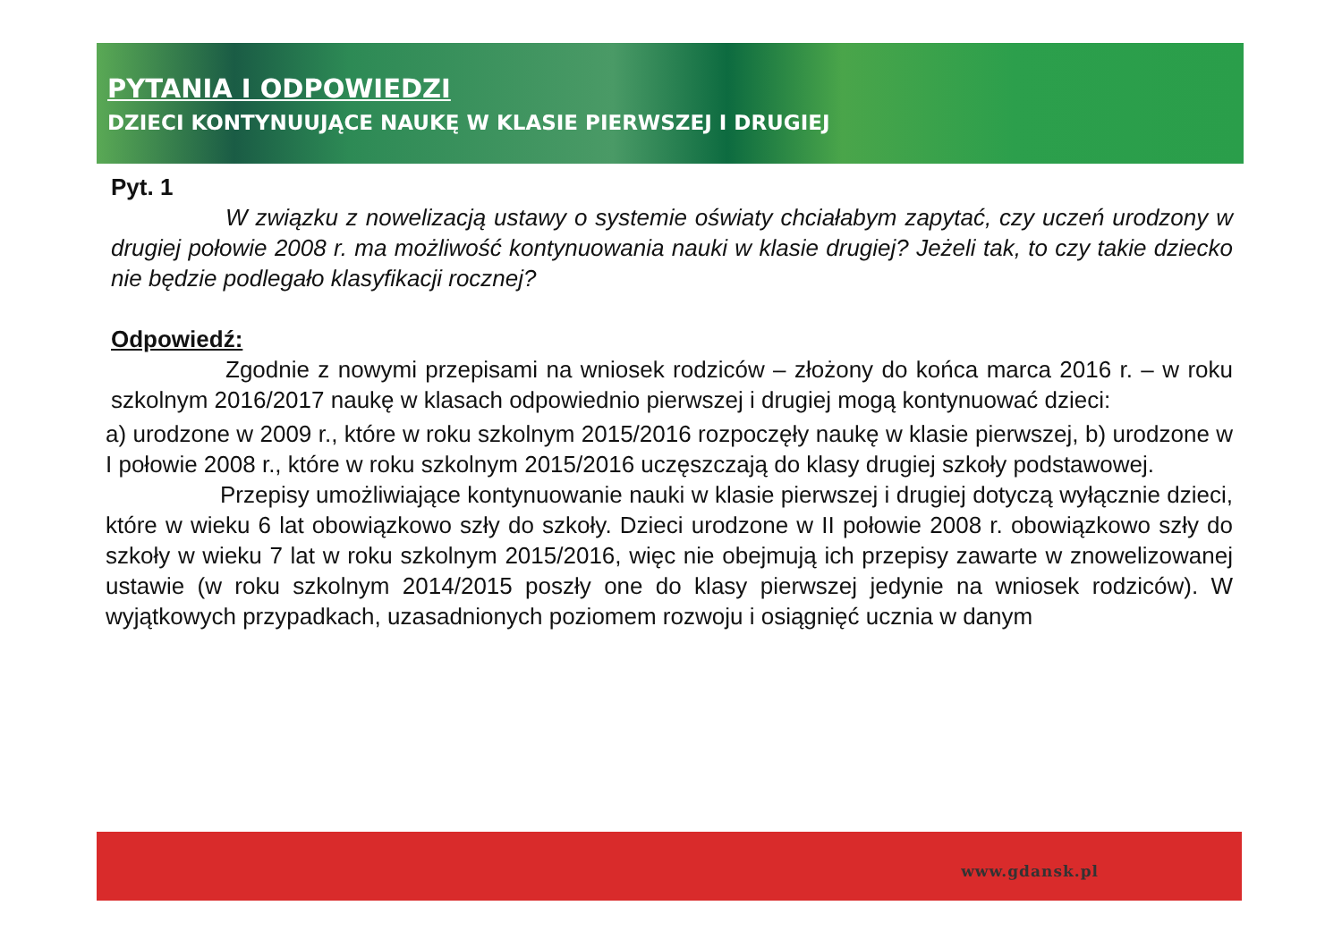PYTANIA I ODPOWIEDZI
DZIECI KONTYNUUJĄCE NAUKĘ W KLASIE PIERWSZEJ I DRUGIEJ
Pyt. 1
W związku z nowelizacją ustawy o systemie oświaty chciałabym zapytać, czy uczeń urodzony w drugiej połowie 2008 r. ma możliwość kontynuowania nauki w klasie drugiej? Jeżeli tak, to czy takie dziecko nie będzie podlegało klasyfikacji rocznej?
Odpowiedź:
Zgodnie z nowymi przepisami na wniosek rodziców – złożony do końca marca 2016 r. – w roku szkolnym 2016/2017 naukę w klasach odpowiednio pierwszej i drugiej mogą kontynuować dzieci:
a) urodzone w 2009 r., które w roku szkolnym 2015/2016 rozpoczęły naukę w klasie pierwszej, b) urodzone w I połowie 2008 r., które w roku szkolnym 2015/2016 uczęszczają do klasy drugiej szkoły podstawowej.
Przepisy umożliwiające kontynuowanie nauki w klasie pierwszej i drugiej dotyczą wyłącznie dzieci, które w wieku 6 lat obowiązkowo szły do szkoły. Dzieci urodzone w II połowie 2008 r. obowiązkowo szły do szkoły w wieku 7 lat w roku szkolnym 2015/2016, więc nie obejmują ich przepisy zawarte w znowelizowanej ustawie (w roku szkolnym 2014/2015 poszły one do klasy pierwszej jedynie na wniosek rodziców). W wyjątkowych przypadkach, uzasadnionych poziomem rozwoju i osiągnięć ucznia w danym
www.gdansk.pl